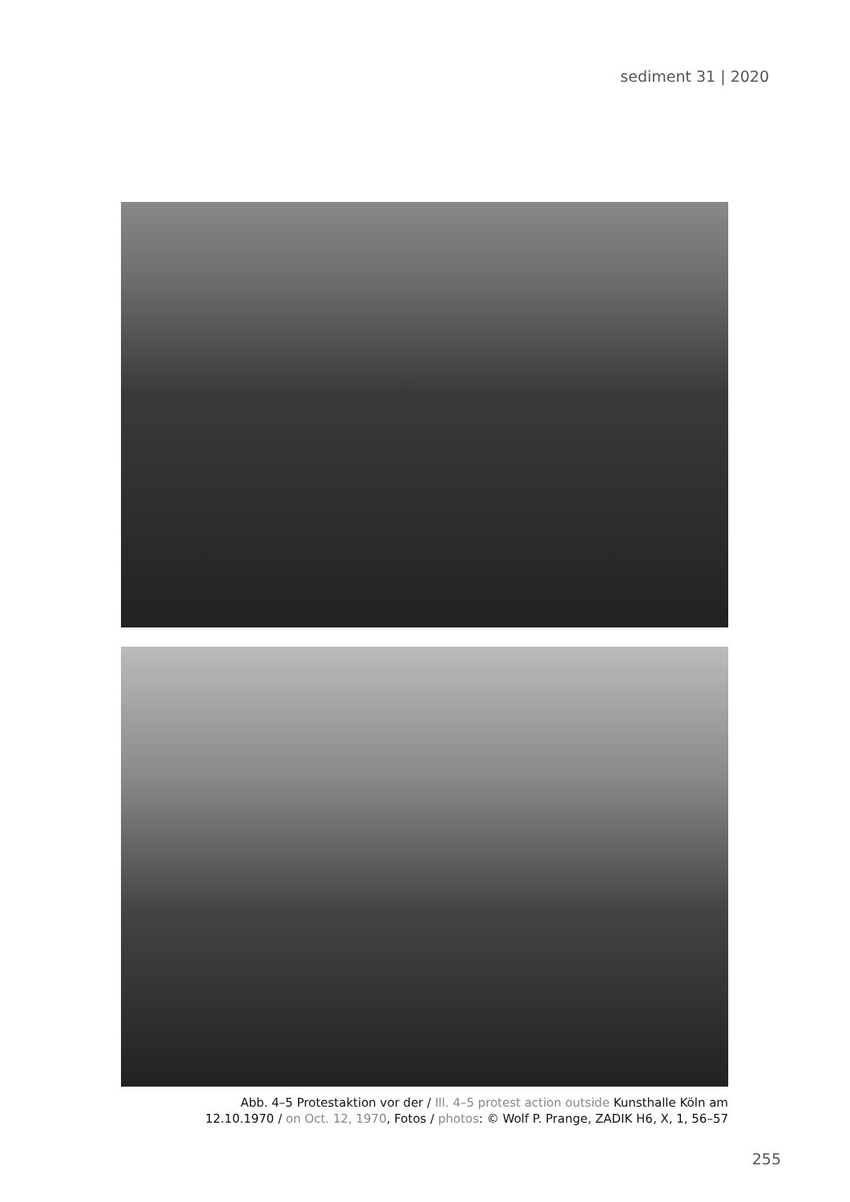sediment 31 | 2020
Abb. 4–5 Protestaktion vor der / Ill. 4–5 protest action outside Kunsthalle Köln am
12.10.1970 / on Oct. 12, 1970, Fotos / photos: © Wolf P. Prange, ZADIK H6, X, 1, 56–57
255